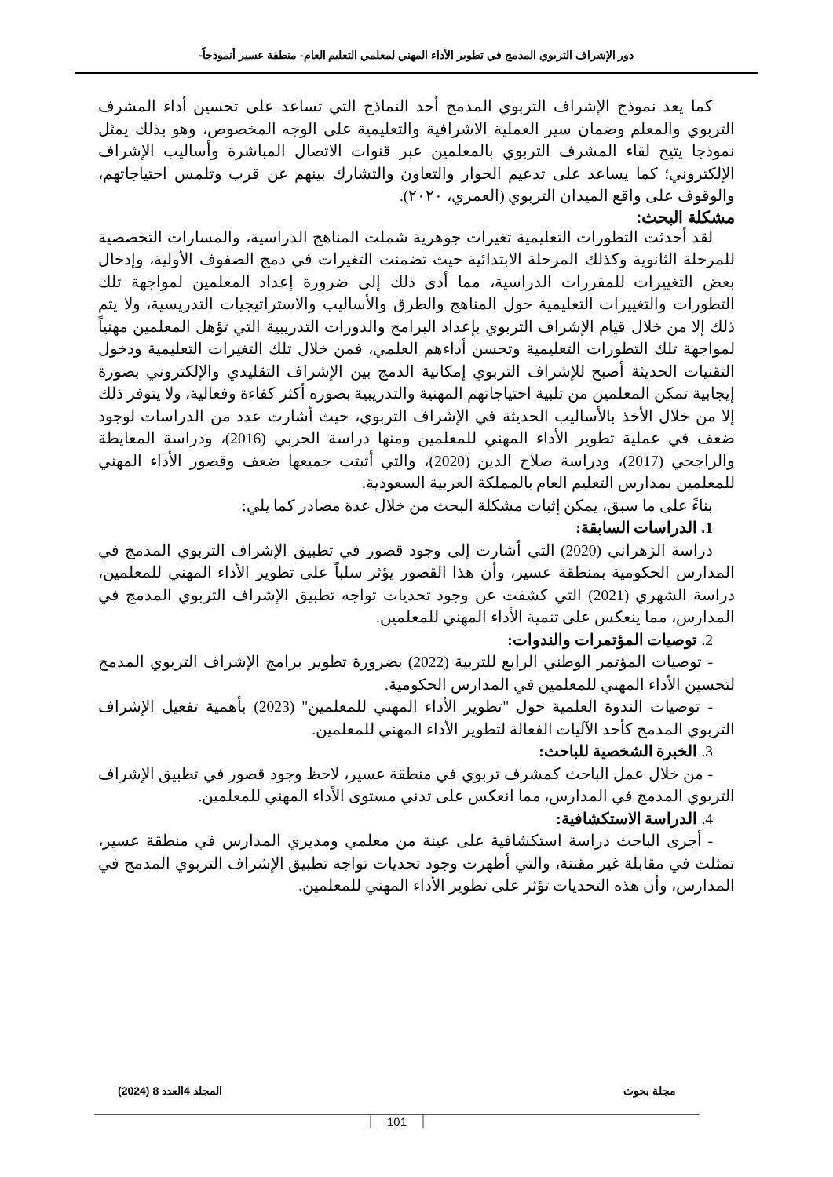دور الإشراف التربوي المدمج في تطوير الأداء المهني لمعلمي التعليم العام- منطقة عسير أنموذجاً-
كما يعد نموذج الإشراف التربوي المدمج أحد النماذج التي تساعد على تحسين أداء المشرف التربوي والمعلم وضمان سير العملية الاشرافية والتعليمية على الوجه المخصوص، وهو بذلك يمثل نموذجا يتيح لقاء المشرف التربوي بالمعلمين عبر قنوات الاتصال المباشرة وأساليب الإشراف الإلكتروني؛ كما يساعد على تدعيم الحوار والتعاون والتشارك بينهم عن قرب وتلمس احتياجاتهم، والوقوف على واقع الميدان التربوي (العمري، ٢٠٢٠).
مشكلة البحث:
لقد أحدثت التطورات التعليمية تغيرات جوهرية شملت المناهج الدراسية، والمسارات التخصصية للمرحلة الثانوية وكذلك المرحلة الابتدائية حيث تضمنت التغيرات في دمج الصفوف الأولية، وإدخال بعض التغييرات للمقررات الدراسية، مما أدى ذلك إلى ضرورة إعداد المعلمين لمواجهة تلك التطورات والتغييرات التعليمية حول المناهج والطرق والأساليب والاستراتيجيات التدريسية، ولا يتم ذلك إلا من خلال قيام الإشراف التربوي بإعداد البرامج والدورات التدريبية التي تؤهل المعلمين مهنياً لمواجهة تلك التطورات التعليمية وتحسن أداءهم العلمي، فمن خلال تلك التغيرات التعليمية ودخول التقنيات الحديثة أصبح للإشراف التربوي إمكانية الدمج بين الإشراف التقليدي والإلكتروني بصورة إيجابية تمكن المعلمين من تلبية احتياجاتهم المهنية والتدريبية بصوره أكثر كفاءة وفعالية، ولا يتوفر ذلك إلا من خلال الأخذ بالأساليب الحديثة في الإشراف التربوي، حيث أشارت عدد من الدراسات لوجود ضعف في عملية تطوير الأداء المهني للمعلمين ومنها دراسة الحربي (2016)، ودراسة المعايطة والراجحي (2017)، ودراسة صلاح الدين (2020)، والتي أثبتت جميعها ضعف وقصور الأداء المهني للمعلمين بمدارس التعليم العام بالمملكة العربية السعودية.
بناءً على ما سبق، يمكن إثبات مشكلة البحث من خلال عدة مصادر كما يلي:
1. الدراسات السابقة:
دراسة الزهراني (2020) التي أشارت إلى وجود قصور في تطبيق الإشراف التربوي المدمج في المدارس الحكومية بمنطقة عسير، وأن هذا القصور يؤثر سلباً على تطوير الأداء المهني للمعلمين، دراسة الشهري (2021) التي كشفت عن وجود تحديات تواجه تطبيق الإشراف التربوي المدمج في المدارس، مما ينعكس على تنمية الأداء المهني للمعلمين.
2. توصيات المؤتمرات والندوات:
- توصيات المؤتمر الوطني الرابع للتربية (2022) بضرورة تطوير برامج الإشراف التربوي المدمج لتحسين الأداء المهني للمعلمين في المدارس الحكومية.
- توصيات الندوة العلمية حول "تطوير الأداء المهني للمعلمين" (2023) بأهمية تفعيل الإشراف التربوي المدمج كأحد الآليات الفعالة لتطوير الأداء المهني للمعلمين.
3. الخبرة الشخصية للباحث:
- من خلال عمل الباحث كمشرف تربوي في منطقة عسير، لاحظ وجود قصور في تطبيق الإشراف التربوي المدمج في المدارس، مما انعكس على تدني مستوى الأداء المهني للمعلمين.
4. الدراسة الاستكشافية:
- أجرى الباحث دراسة استكشافية على عينة من معلمي ومديري المدارس في منطقة عسير، تمثلت في مقابلة غير مقننة، والتي أظهرت وجود تحديات تواجه تطبيق الإشراف التربوي المدمج في المدارس، وأن هذه التحديات تؤثر على تطوير الأداء المهني للمعلمين.
مجلة بحوث المجلد 4العدد 8 (2024)
101